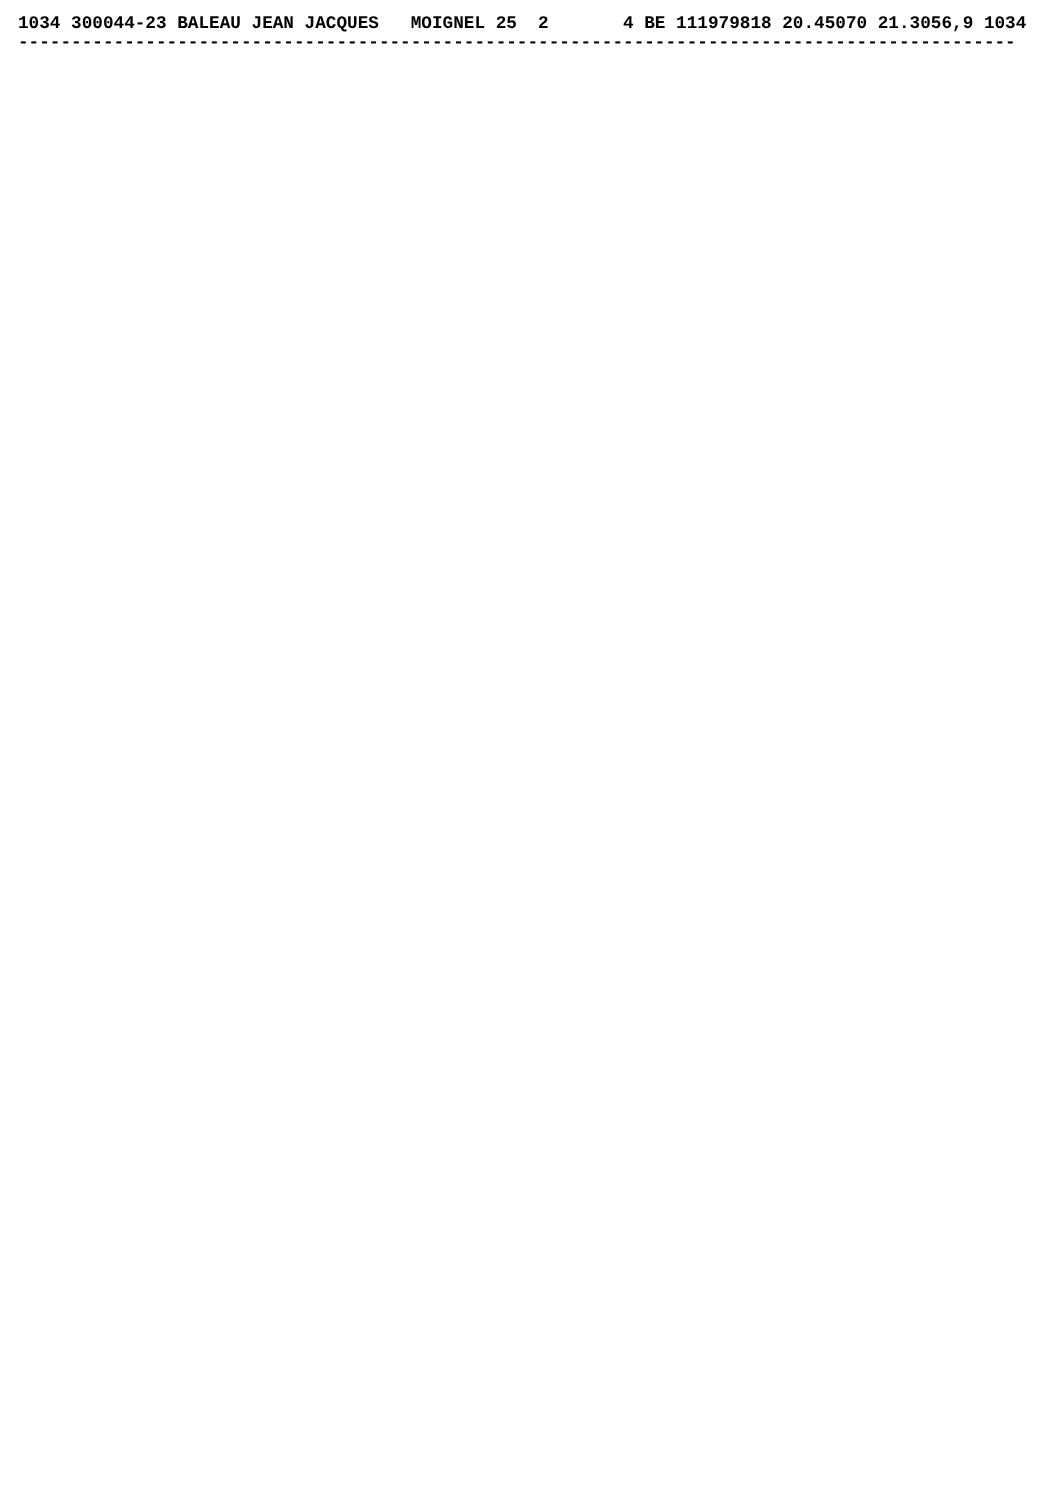1034 300044-23 BALEAU JEAN JACQUES   MOIGNEL 25  2       4 BE 111979818 20.45070 21.3056,9 1034
----------------------------------------------------------------------------------------------